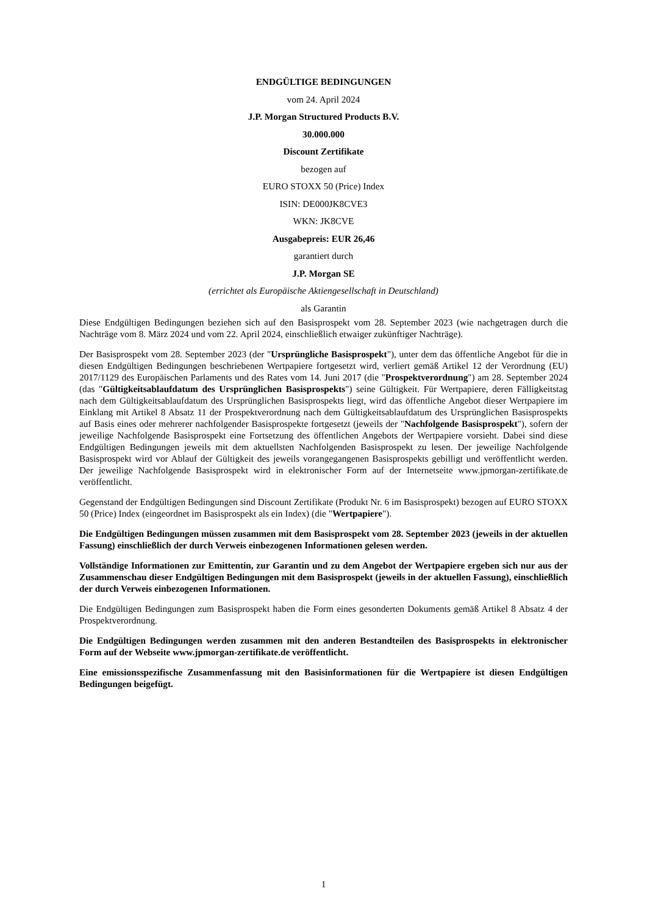ENDGÜLTIGE BEDINGUNGEN
vom 24. April 2024
J.P. Morgan Structured Products B.V.
30.000.000
Discount Zertifikate
bezogen auf
EURO STOXX 50 (Price) Index
ISIN: DE000JK8CVE3
WKN: JK8CVE
Ausgabepreis: EUR 26,46
garantiert durch
J.P. Morgan SE
(errichtet als Europäische Aktiengesellschaft in Deutschland)
als Garantin
Diese Endgültigen Bedingungen beziehen sich auf den Basisprospekt vom 28. September 2023 (wie nachgetragen durch die Nachträge vom 8. März 2024 und vom 22. April 2024, einschließlich etwaiger zukünftiger Nachträge).
Der Basisprospekt vom 28. September 2023 (der "Ursprüngliche Basisprospekt"), unter dem das öffentliche Angebot für die in diesen Endgültigen Bedingungen beschriebenen Wertpapiere fortgesetzt wird, verliert gemäß Artikel 12 der Verordnung (EU) 2017/1129 des Europäischen Parlaments und des Rates vom 14. Juni 2017 (die "Prospektverordnung") am 28. September 2024 (das "Gültigkeitsablaufdatum des Ursprünglichen Basisprospekts") seine Gültigkeit. Für Wertpapiere, deren Fälligkeitstag nach dem Gültigkeitsablaufdatum des Ursprünglichen Basisprospekts liegt, wird das öffentliche Angebot dieser Wertpapiere im Einklang mit Artikel 8 Absatz 11 der Prospektverordnung nach dem Gültigkeitsablaufdatum des Ursprünglichen Basisprospekts auf Basis eines oder mehrerer nachfolgender Basisprospekte fortgesetzt (jeweils der "Nachfolgende Basisprospekt"), sofern der jeweilige Nachfolgende Basisprospekt eine Fortsetzung des öffentlichen Angebots der Wertpapiere vorsieht. Dabei sind diese Endgültigen Bedingungen jeweils mit dem aktuellsten Nachfolgenden Basisprospekt zu lesen. Der jeweilige Nachfolgende Basisprospekt wird vor Ablauf der Gültigkeit des jeweils vorangegangenen Basisprospekts gebilligt und veröffentlicht werden. Der jeweilige Nachfolgende Basisprospekt wird in elektronischer Form auf der Internetseite www.jpmorgan-zertifikate.de veröffentlicht.
Gegenstand der Endgültigen Bedingungen sind Discount Zertifikate (Produkt Nr. 6 im Basisprospekt) bezogen auf EURO STOXX 50 (Price) Index (eingeordnet im Basisprospekt als ein Index) (die "Wertpapiere").
Die Endgültigen Bedingungen müssen zusammen mit dem Basisprospekt vom 28. September 2023 (jeweils in der aktuellen Fassung) einschließlich der durch Verweis einbezogenen Informationen gelesen werden.
Vollständige Informationen zur Emittentin, zur Garantin und zu dem Angebot der Wertpapiere ergeben sich nur aus der Zusammenschau dieser Endgültigen Bedingungen mit dem Basisprospekt (jeweils in der aktuellen Fassung), einschließlich der durch Verweis einbezogenen Informationen.
Die Endgültigen Bedingungen zum Basisprospekt haben die Form eines gesonderten Dokuments gemäß Artikel 8 Absatz 4 der Prospektverordnung.
Die Endgültigen Bedingungen werden zusammen mit den anderen Bestandteilen des Basisprospekts in elektronischer Form auf der Webseite www.jpmorgan-zertifikate.de veröffentlicht.
Eine emissionsspezifische Zusammenfassung mit den Basisinformationen für die Wertpapiere ist diesen Endgültigen Bedingungen beigefügt.
1